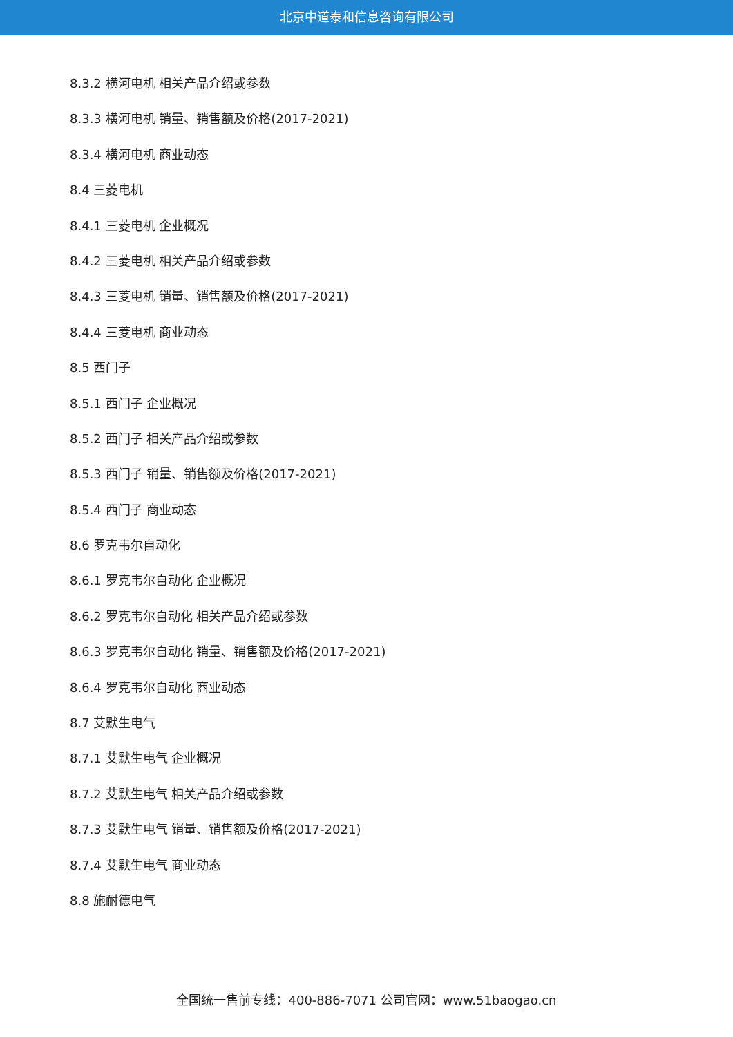北京中道泰和信息咨询有限公司
8.3.2 横河电机 相关产品介绍或参数
8.3.3 横河电机 销量、销售额及价格(2017-2021)
8.3.4 横河电机 商业动态
8.4 三菱电机
8.4.1 三菱电机 企业概况
8.4.2 三菱电机 相关产品介绍或参数
8.4.3 三菱电机 销量、销售额及价格(2017-2021)
8.4.4 三菱电机 商业动态
8.5 西门子
8.5.1 西门子 企业概况
8.5.2 西门子 相关产品介绍或参数
8.5.3 西门子 销量、销售额及价格(2017-2021)
8.5.4 西门子 商业动态
8.6 罗克韦尔自动化
8.6.1 罗克韦尔自动化 企业概况
8.6.2 罗克韦尔自动化 相关产品介绍或参数
8.6.3 罗克韦尔自动化 销量、销售额及价格(2017-2021)
8.6.4 罗克韦尔自动化 商业动态
8.7 艾默生电气
8.7.1 艾默生电气 企业概况
8.7.2 艾默生电气 相关产品介绍或参数
8.7.3 艾默生电气 销量、销售额及价格(2017-2021)
8.7.4 艾默生电气 商业动态
8.8 施耐德电气
全国统一售前专线：400-886-7071 公司官网：www.51baogao.cn